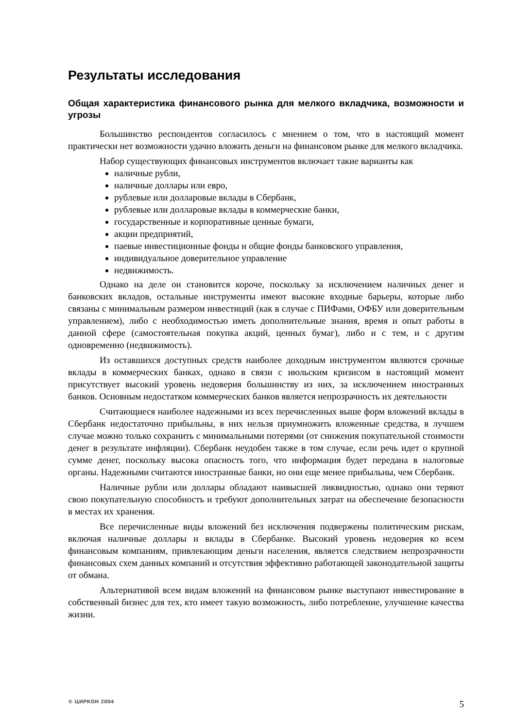Результаты исследования
Общая характеристика финансового рынка для мелкого вкладчика, возможности и угрозы
Большинство респондентов согласилось с мнением о том, что в настоящий момент практически нет возможности удачно вложить деньги на финансовом рынке для мелкого вкладчика.
Набор существующих финансовых инструментов включает такие варианты как
наличные рубли,
наличные доллары или евро,
рублевые или долларовые вклады в Сбербанк,
рублевые или долларовые вклады в коммерческие банки,
государственные и корпоративные ценные бумаги,
акции предприятий,
паевые инвестиционные фонды и общие фонды банковского управления,
индивидуальное доверительное управление
недвижимость.
Однако на деле он становится короче, поскольку за исключением наличных денег и банковских вкладов, остальные инструменты имеют высокие входные барьеры, которые либо связаны с минимальным размером инвестиций (как в случае с ПИФами, ОФБУ или доверительным управлением), либо с необходимостью иметь дополнительные знания, время и опыт работы в данной сфере (самостоятельная покупка акций, ценных бумаг), либо и с тем, и с другим одновременно (недвижимость).
Из оставшихся доступных средств наиболее доходным инструментом являются срочные вклады в коммерческих банках, однако в связи с июльским кризисом в настоящий момент присутствует высокий уровень недоверия большинству из них, за исключением иностранных банков. Основным недостатком коммерческих банков является непрозрачность их деятельности
Считающиеся наиболее надежными из всех перечисленных выше форм вложений вклады в Сбербанк недостаточно прибыльны, в них нельзя приумножить вложенные средства, в лучшем случае можно только сохранить с минимальными потерями (от снижения покупательной стоимости денег в результате инфляции). Сбербанк неудобен также в том случае, если речь идет о крупной сумме денег, поскольку высока опасность того, что информация будет передана в налоговые органы. Надежными считаются иностранные банки, но они еще менее прибыльны, чем Сбербанк.
Наличные рубли или доллары обладают наивысшей ликвидностью, однако они теряют свою покупательную способность и требуют дополнительных затрат на обеспечение безопасности в местах их хранения.
Все перечисленные виды вложений без исключения подвержены политическим рискам, включая наличные доллары и вклады в Сбербанке. Высокий уровень недоверия ко всем финансовым компаниям, привлекающим деньги населения, является следствием непрозрачности финансовых схем данных компаний и отсутствия эффективно работающей законодательной защиты от обмана.
Альтернативой всем видам вложений на финансовом рынке выступают инвестирование в собственный бизнес для тех, кто имеет такую возможность, либо потребление, улучшение качества жизни.
© ЦИРКОН 2004 5